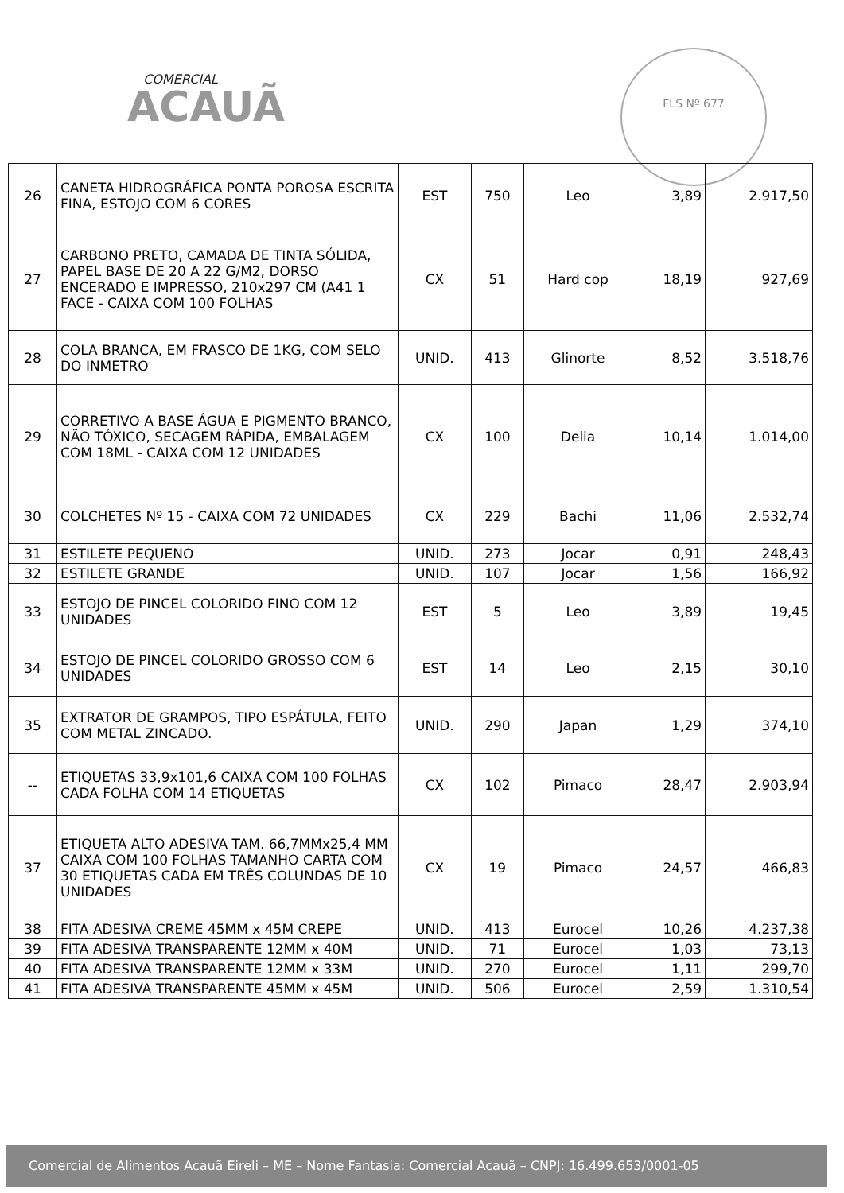COMERCIAL
ACAUÃ
FLS Nº 677
| 26 | CANETA HIDROGRÁFICA PONTA POROSA ESCRITA FINA, ESTOJO COM 6 CORES | EST | 750 | Leo | 3,89 | 2.917,50 |
| 27 | CARBONO PRETO, CAMADA DE TINTA SÓLIDA, PAPEL BASE DE 20 A 22 G/M2, DORSO ENCERADO E IMPRESSO, 210x297 CM (A41 1 FACE - CAIXA COM 100 FOLHAS | CX | 51 | Hard cop | 18,19 | 927,69 |
| 28 | COLA BRANCA, EM FRASCO DE 1KG, COM SELO DO INMETRO | UNID. | 413 | Glinorte | 8,52 | 3.518,76 |
| 29 | CORRETIVO A BASE ÁGUA E PIGMENTO BRANCO, NÃO TÓXICO, SECAGEM RÁPIDA, EMBALAGEM COM 18ML - CAIXA COM 12 UNIDADES | CX | 100 | Delia | 10,14 | 1.014,00 |
| 30 | COLCHETES Nº 15 - CAIXA COM 72 UNIDADES | CX | 229 | Bachi | 11,06 | 2.532,74 |
| 31 | ESTILETE PEQUENO | UNID. | 273 | Jocar | 0,91 | 248,43 |
| 32 | ESTILETE GRANDE | UNID. | 107 | Jocar | 1,56 | 166,92 |
| 33 | ESTOJO DE PINCEL COLORIDO FINO COM 12 UNIDADES | EST | 5 | Leo | 3,89 | 19,45 |
| 34 | ESTOJO DE PINCEL COLORIDO GROSSO COM 6 UNIDADES | EST | 14 | Leo | 2,15 | 30,10 |
| 35 | EXTRATOR DE GRAMPOS, TIPO ESPÁTULA, FEITO COM METAL ZINCADO. | UNID. | 290 | Japan | 1,29 | 374,10 |
| -- | ETIQUETAS 33,9x101,6 CAIXA COM 100 FOLHAS CADA FOLHA COM 14 ETIQUETAS | CX | 102 | Pimaco | 28,47 | 2.903,94 |
| 37 | ETIQUETA ALTO ADESIVA TAM. 66,7MMx25,4 MM CAIXA COM 100 FOLHAS TAMANHO CARTA COM 30 ETIQUETAS CADA EM TRÊS COLUNDAS DE 10 UNIDADES | CX | 19 | Pimaco | 24,57 | 466,83 |
| 38 | FITA ADESIVA CREME 45MM x 45M CREPE | UNID. | 413 | Eurocel | 10,26 | 4.237,38 |
| 39 | FITA ADESIVA TRANSPARENTE 12MM x 40M | UNID. | 71 | Eurocel | 1,03 | 73,13 |
| 40 | FITA ADESIVA TRANSPARENTE 12MM x 33M | UNID. | 270 | Eurocel | 1,11 | 299,70 |
| 41 | FITA ADESIVA TRANSPARENTE 45MM x 45M | UNID. | 506 | Eurocel | 2,59 | 1.310,54 |
Comercial de Alimentos Acauã Eireli – ME – Nome Fantasia: Comercial Acauã – CNPJ: 16.499.653/0001-05